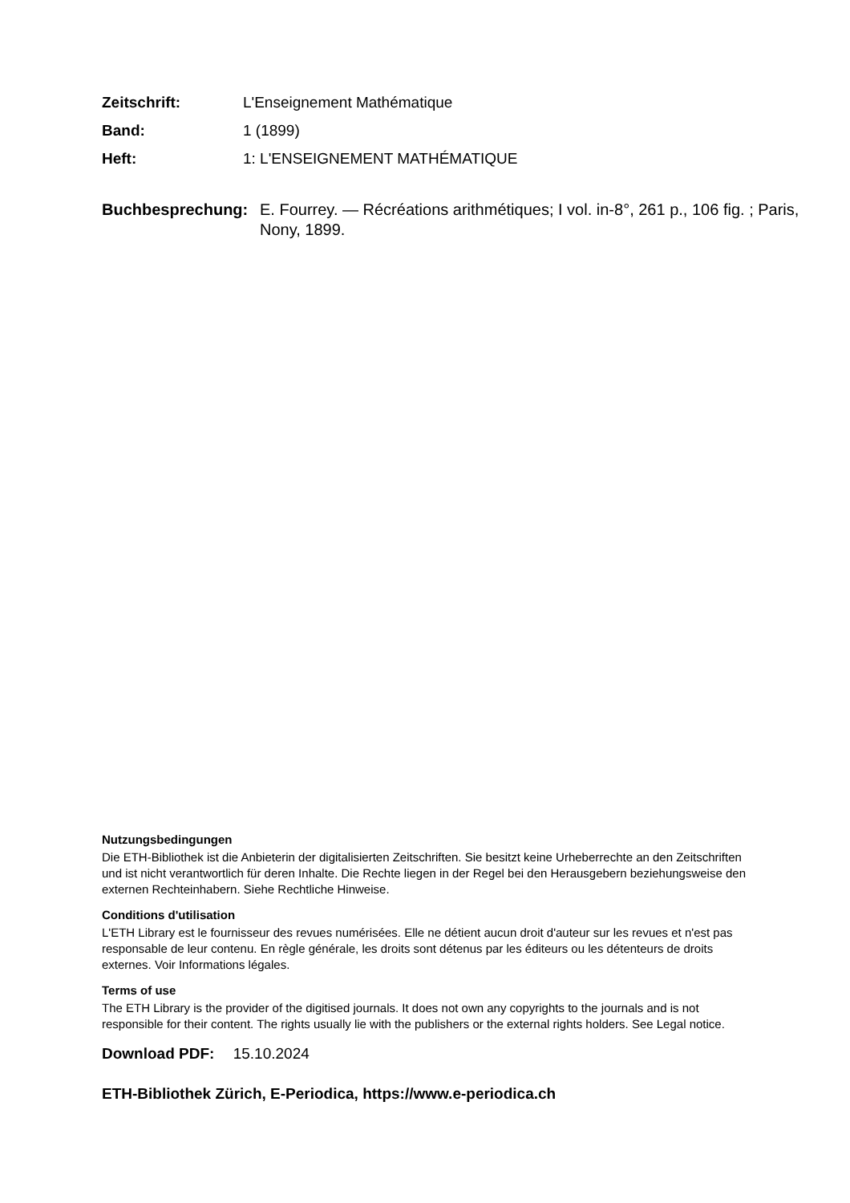Zeitschrift: L'Enseignement Mathématique
Band: 1 (1899)
Heft: 1: L'ENSEIGNEMENT MATHÉMATIQUE
Buchbesprechung: E. Fourrey. — Récréations arithmétiques; I vol. in-8°, 261 p., 106 fig. ; Paris, Nony, 1899.
Nutzungsbedingungen
Die ETH-Bibliothek ist die Anbieterin der digitalisierten Zeitschriften. Sie besitzt keine Urheberrechte an den Zeitschriften und ist nicht verantwortlich für deren Inhalte. Die Rechte liegen in der Regel bei den Herausgebern beziehungsweise den externen Rechteinhabern. Siehe Rechtliche Hinweise.
Conditions d'utilisation
L'ETH Library est le fournisseur des revues numérisées. Elle ne détient aucun droit d'auteur sur les revues et n'est pas responsable de leur contenu. En règle générale, les droits sont détenus par les éditeurs ou les détenteurs de droits externes. Voir Informations légales.
Terms of use
The ETH Library is the provider of the digitised journals. It does not own any copyrights to the journals and is not responsible for their content. The rights usually lie with the publishers or the external rights holders. See Legal notice.
Download PDF: 15.10.2024
ETH-Bibliothek Zürich, E-Periodica, https://www.e-periodica.ch